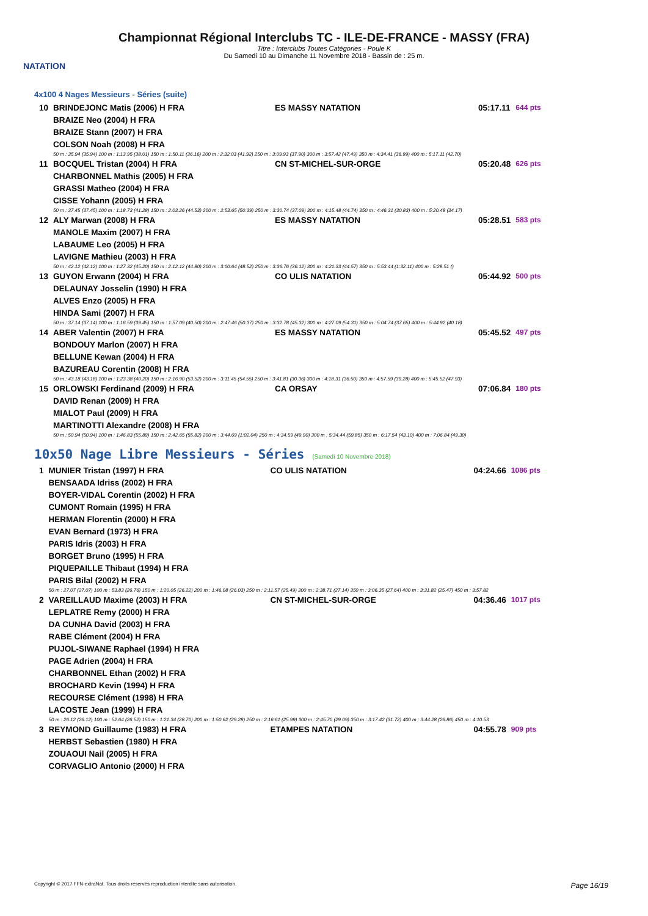NATATION
Championnat Régional Interclubs TC - ILE-DE-FRANCE - MASSY (FRA)
Titre : Interclubs Toutes Catégories - Poule K
Du Samedi 10 au Dimanche 11 Novembre 2018 - Bassin de : 25 m.
4x100 4 Nages Messieurs - Séries (suite)
| 10 | BRINDEJONC Matis (2006) H FRA | ES MASSY NATATION | 05:17.11 | 644 pts |
| | BRAIZE Neo (2004) H FRA | | | |
| | BRAIZE Stann (2007) H FRA | | | |
| | COLSON Noah (2008) H FRA | | | |
| | 50 m : 35.94 (35.94) 100 m : 1:13.95 (38.01) 150 m : 1:50.11 (36.16) 200 m : 2:32.03 (41.92) 250 m : 3:09.93 (37.90) 300 m : 3:57.42 (47.49) 350 m : 4:34.41 (36.99) 400 m : 5:17.11 (42.70) | | | |
| 11 | BOCQUEL Tristan (2004) H FRA | CN ST-MICHEL-SUR-ORGE | 05:20.48 | 626 pts |
| | CHARBONNEL Mathis (2005) H FRA | | | |
| | GRASSI Matheo (2004) H FRA | | | |
| | CISSE Yohann (2005) H FRA | | | |
| | 50 m : 37.45 (37.45) 100 m : 1:18.73 (41.28) 150 m : 2:03.26 (44.53) 200 m : 2:53.65 (50.39) 250 m : 3:30.74 (37.09) 300 m : 4:15.48 (44.74) 350 m : 4:46.31 (30.83) 400 m : 5:20.48 (34.17) | | | |
| 12 | ALY Marwan (2008) H FRA | ES MASSY NATATION | 05:28.51 | 583 pts |
| | MANOLE Maxim (2007) H FRA | | | |
| | LABAUME Leo (2005) H FRA | | | |
| | LAVIGNE Mathieu (2003) H FRA | | | |
| | 50 m : 42.12 (42.12) 100 m : 1:27.32 (45.20) 150 m : 2:12.12 (44.80) 200 m : 3:00.64 (48.52) 250 m : 3:36.76 (36.12) 300 m : 4:21.33 (44.57) 350 m : 5:53.44 (1:32.11) 400 m : 5:28.51 () | | | |
| 13 | GUYON Erwann (2004) H FRA | CO ULIS NATATION | 05:44.92 | 500 pts |
| | DELAUNAY Josselin (1990) H FRA | | | |
| | ALVES Enzo (2005) H FRA | | | |
| | HINDA Sami (2007) H FRA | | | |
| | 50 m : 37.14 (37.14) 100 m : 1:16.59 (39.45) 150 m : 1:57.09 (40.50) 200 m : 2:47.46 (50.37) 250 m : 3:32.78 (45.32) 300 m : 4:27.09 (54.31) 350 m : 5:04.74 (37.65) 400 m : 5:44.92 (40.18) | | | |
| 14 | ABER Valentin (2007) H FRA | ES MASSY NATATION | 05:45.52 | 497 pts |
| | BONDOUY Marlon (2007) H FRA | | | |
| | BELLUNE Kewan (2004) H FRA | | | |
| | BAZUREAU Corentin (2008) H FRA | | | |
| | 50 m : 43.18 (43.18) 100 m : 1:23.38 (40.20) 150 m : 2:16.90 (53.52) 200 m : 3:11.45 (54.55) 250 m : 3:41.81 (30.36) 300 m : 4:18.31 (36.50) 350 m : 4:57.59 (39.28) 400 m : 5:45.52 (47.93) | | | |
| 15 | ORLOWSKI Ferdinand (2009) H FRA | CA ORSAY | 07:06.84 | 180 pts |
| | DAVID Renan (2009) H FRA | | | |
| | MIALOT Paul (2009) H FRA | | | |
| | MARTINOTTI Alexandre (2008) H FRA | | | |
| | 50 m : 50.94 (50.94) 100 m : 1:46.83 (55.89) 150 m : 2:42.65 (55.82) 200 m : 3:44.69 (1:02.04) 250 m : 4:34.59 (49.90) 300 m : 5:34.44 (59.85) 350 m : 6:17.54 (43.10) 400 m : 7:06.84 (49.30) | | | |
10x50 Nage Libre Messieurs - Séries (Samedi 10 Novembre 2018)
| 1 | MUNIER Tristan (1997) H FRA | CO ULIS NATATION | 04:24.66 | 1086 pts |
| | BENSAADA Idriss (2002) H FRA | | | |
| | BOYER-VIDAL Corentin (2002) H FRA | | | |
| | CUMONT Romain (1995) H FRA | | | |
| | HERMAN Florentin (2000) H FRA | | | |
| | EVAN Bernard (1973) H FRA | | | |
| | PARIS Idris (2003) H FRA | | | |
| | BORGET Bruno (1995) H FRA | | | |
| | PIQUEPAILLE Thibaut (1994) H FRA | | | |
| | PARIS Bilal (2002) H FRA | | | |
| | 50 m : 27.07 (27.07) 100 m : 53.83 (26.76) 150 m : 1:20.05 (26.22) 200 m : 1:46.08 (26.03) 250 m : 2:11.57 (25.49) 300 m : 2:38.71 (27.14) 350 m : 3:06.35 (27.64) 400 m : 3:31.82 (25.47) 450 m : 3:57.82 | | | |
| 2 | VAREILLAUD Maxime (2003) H FRA | CN ST-MICHEL-SUR-ORGE | 04:36.46 | 1017 pts |
| | LEPLATRE Remy (2000) H FRA | | | |
| | DA CUNHA David (2003) H FRA | | | |
| | RABE Clément (2004) H FRA | | | |
| | PUJOL-SIWANE Raphael (1994) H FRA | | | |
| | PAGE Adrien (2004) H FRA | | | |
| | CHARBONNEL Ethan (2002) H FRA | | | |
| | BROCHARD Kevin (1994) H FRA | | | |
| | RECOURSE Clément (1998) H FRA | | | |
| | LACOSTE Jean (1999) H FRA | | | |
| | 50 m : 26.12 (26.12) 100 m : 52.64 (26.52) 150 m : 1:21.34 (28.70) 200 m : 1:50.62 (29.28) 250 m : 2:16.61 (25.99) 300 m : 2:45.70 (29.09) 350 m : 3:17.42 (31.72) 400 m : 3:44.28 (26.86) 450 m : 4:10.53 | | | |
| 3 | REYMOND Guillaume (1983) H FRA | ETAMPES NATATION | 04:55.78 | 909 pts |
| | HERBST Sebastien (1980) H FRA | | | |
| | ZOUAOUI Nail (2005) H FRA | | | |
| | CORVAGLIO Antonio (2000) H FRA | | | |
Copyright © 2017 FFN-extraNat. Tous droits réservés reproduction interdite sans autorisation. Page 16/19